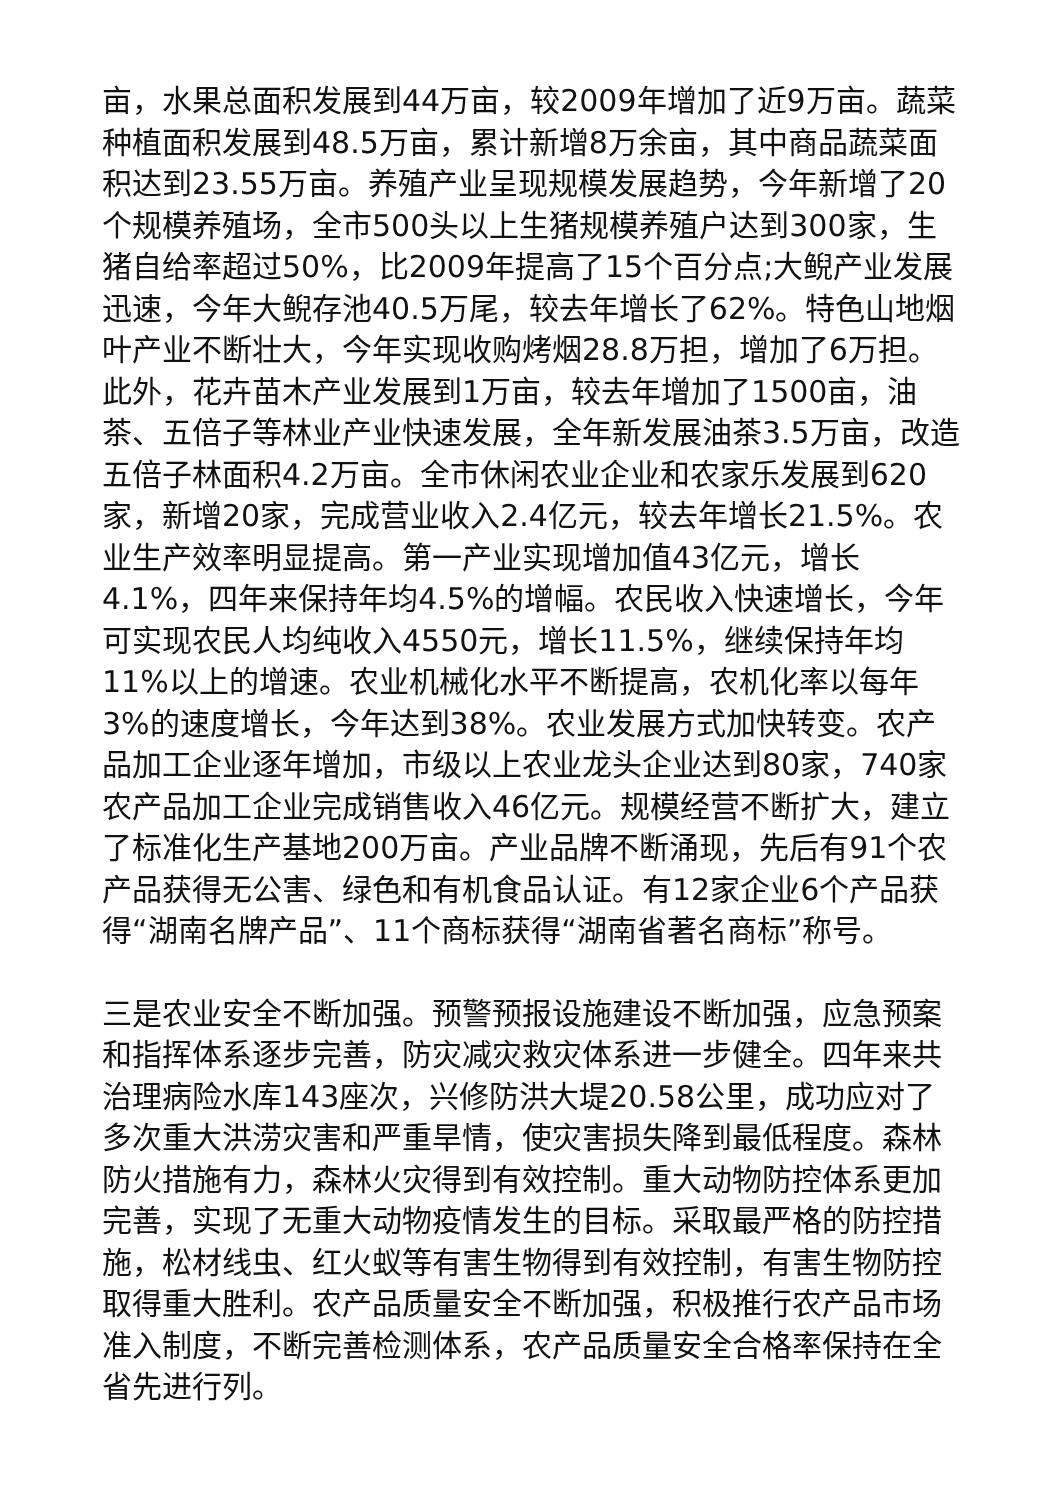亩，水果总面积发展到44万亩，较2009年增加了近9万亩。蔬菜种植面积发展到48.5万亩，累计新增8万余亩，其中商品蔬菜面积达到23.55万亩。养殖产业呈现规模发展趋势，今年新增了20个规模养殖场，全市500头以上生猪规模养殖户达到300家，生猪自给率超过50%，比2009年提高了15个百分点;大鲵产业发展迅速，今年大鲵存池40.5万尾，较去年增长了62%。特色山地烟叶产业不断壮大，今年实现收购烤烟28.8万担，增加了6万担。此外，花卉苗木产业发展到1万亩，较去年增加了1500亩，油茶、五倍子等林业产业快速发展，全年新发展油茶3.5万亩，改造五倍子林面积4.2万亩。全市休闲农业企业和农家乐发展到620家，新增20家，完成营业收入2.4亿元，较去年增长21.5%。农业生产效率明显提高。第一产业实现增加值43亿元，增长4.1%，四年来保持年均4.5%的增幅。农民收入快速增长，今年可实现农民人均纯收入4550元，增长11.5%，继续保持年均11%以上的增速。农业机械化水平不断提高，农机化率以每年3%的速度增长，今年达到38%。农业发展方式加快转变。农产品加工企业逐年增加，市级以上农业龙头企业达到80家，740家农产品加工企业完成销售收入46亿元。规模经营不断扩大，建立了标准化生产基地200万亩。产业品牌不断涌现，先后有91个农产品获得无公害、绿色和有机食品认证。有12家企业6个产品获得“湖南名牌产品”、11个商标获得“湖南省著名商标”称号。
三是农业安全不断加强。预警预报设施建设不断加强，应急预案和指挥体系逐步完善，防灾减灾救灾体系进一步健全。四年来共治理病险水库143座次，兴修防洪大堤20.58公里，成功应对了多次重大洪涝灾害和严重旱情，使灾害损失降到最低程度。森林防火措施有力，森林火灾得到有效控制。重大动物防控体系更加完善，实现了无重大动物疫情发生的目标。采取最严格的防控措施，松材线虫、红火蚁等有害生物得到有效控制，有害生物防控取得重大胜利。农产品质量安全不断加强，积极推行农产品市场准入制度，不断完善检测体系，农产品质量安全合格率保持在全省先进行列。